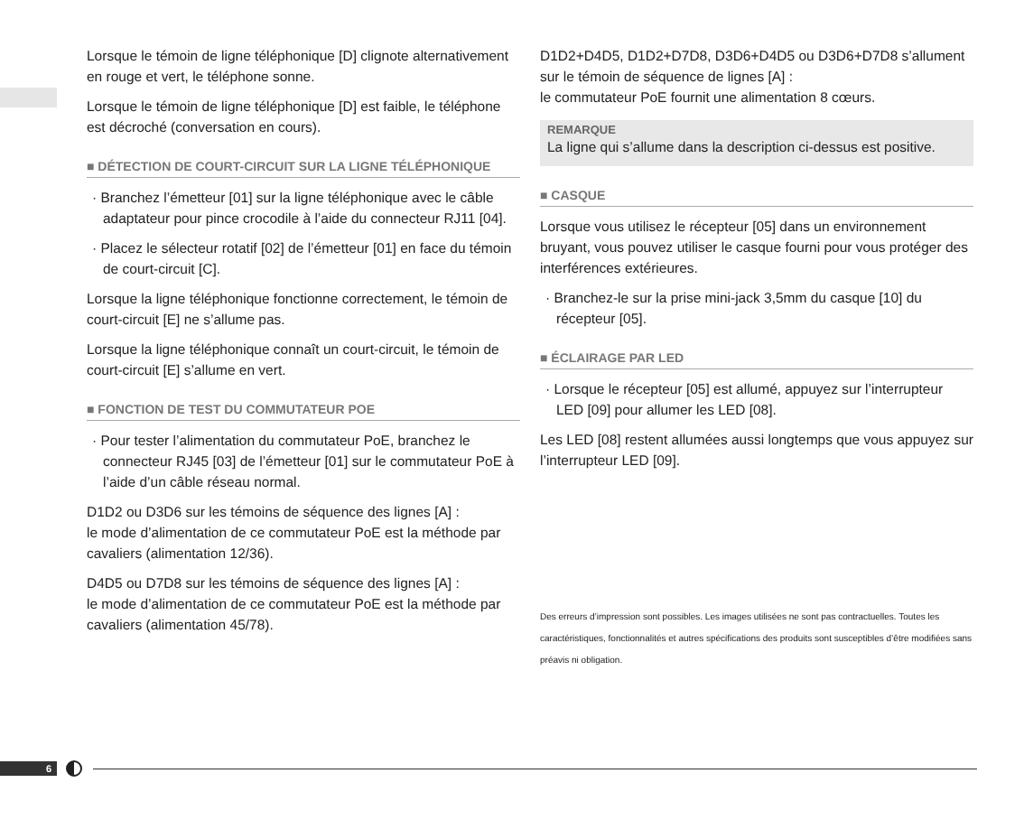Lorsque le témoin de ligne téléphonique [D] clignote alternativement en rouge et vert, le téléphone sonne.
Lorsque le témoin de ligne téléphonique [D] est faible, le téléphone est décroché (conversation en cours).
■ DÉTECTION DE COURT-CIRCUIT SUR LA LIGNE TÉLÉPHONIQUE
· Branchez l’émetteur [01] sur la ligne téléphonique avec le câble adaptateur pour pince crocodile à l’aide du connecteur RJ11 [04].
· Placez le sélecteur rotatif [02] de l’émetteur [01] en face du témoin de court-circuit [C].
Lorsque la ligne téléphonique fonctionne correctement, le témoin de court-circuit [E] ne s’allume pas.
Lorsque la ligne téléphonique connaît un court-circuit, le témoin de court-circuit [E] s’allume en vert.
■ FONCTION DE TEST DU COMMUTATEUR POE
· Pour tester l’alimentation du commutateur PoE, branchez le connecteur RJ45 [03] de l’émetteur [01] sur le commutateur PoE à l’aide d’un câble réseau normal.
D1D2 ou D3D6 sur les témoins de séquence des lignes [A] :
le mode d’alimentation de ce commutateur PoE est la méthode par cavaliers (alimentation 12/36).
D4D5 ou D7D8 sur les témoins de séquence des lignes [A] :
le mode d’alimentation de ce commutateur PoE est la méthode par cavaliers (alimentation 45/78).
D1D2+D4D5, D1D2+D7D8, D3D6+D4D5 ou D3D6+D7D8 s’allument sur le témoin de séquence de lignes [A] :
le commutateur PoE fournit une alimentation 8 cœurs.
REMARQUE
La ligne qui s’allume dans la description ci-dessus est positive.
■ CASQUE
Lorsque vous utilisez le récepteur [05] dans un environnement bruyant, vous pouvez utiliser le casque fourni pour vous protéger des interférences extérieures.
· Branchez-le sur la prise mini-jack 3,5mm du casque [10] du récepteur [05].
■ ÉCLAIRAGE PAR LED
· Lorsque le récepteur [05] est allumé, appuyez sur l’interrupteur LED [09] pour allumer les LED [08].
Les LED [08] restent allumées aussi longtemps que vous appuyez sur l’interrupteur LED [09].
Des erreurs d’impression sont possibles. Les images utilisées ne sont pas contractuelles. Toutes les caractéristiques, fonctionnalités et autres spécifications des produits sont susceptibles d’être modifiées sans préavis ni obligation.
6